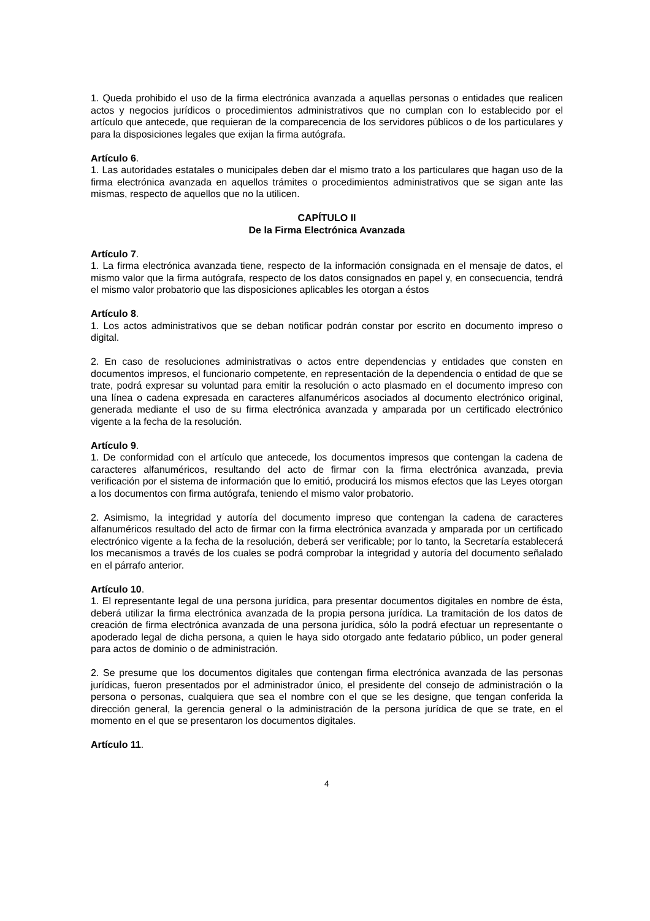1. Queda prohibido el uso de la firma electrónica avanzada a aquellas personas o entidades que realicen actos y negocios jurídicos o procedimientos administrativos que no cumplan con lo establecido por el artículo que antecede, que requieran de la comparecencia de los servidores públicos o de los particulares y para la disposiciones legales que exijan la firma autógrafa.
Artículo 6.
1. Las autoridades estatales o municipales deben dar el mismo trato a los particulares que hagan uso de la firma electrónica avanzada en aquellos trámites o procedimientos administrativos que se sigan ante las mismas, respecto de aquellos que no la utilicen.
CAPÍTULO II
De la Firma Electrónica Avanzada
Artículo 7.
1. La firma electrónica avanzada tiene, respecto de la información consignada en el mensaje de datos, el mismo valor que la firma autógrafa, respecto de los datos consignados en papel y, en consecuencia, tendrá el mismo valor probatorio que las disposiciones aplicables les otorgan a éstos
Artículo 8.
1. Los actos administrativos que se deban notificar podrán constar por escrito en documento impreso o digital.
2. En caso de resoluciones administrativas o actos entre dependencias y entidades que consten en documentos impresos, el funcionario competente, en representación de la dependencia o entidad de que se trate, podrá expresar su voluntad para emitir la resolución o acto plasmado en el documento impreso con una línea o cadena expresada en caracteres alfanuméricos asociados al documento electrónico original, generada mediante el uso de su firma electrónica avanzada y amparada por un certificado electrónico vigente a la fecha de la resolución.
Artículo 9.
1. De conformidad con el artículo que antecede, los documentos impresos que contengan la cadena de caracteres alfanuméricos, resultando del acto de firmar con la firma electrónica avanzada, previa verificación por el sistema de información que lo emitió, producirá los mismos efectos que las Leyes otorgan a los documentos con firma autógrafa, teniendo el mismo valor probatorio.
2. Asimismo, la integridad y autoría del documento impreso que contengan la cadena de caracteres alfanuméricos resultado del acto de firmar con la firma electrónica avanzada y amparada por un certificado electrónico vigente a la fecha de la resolución, deberá ser verificable; por lo tanto, la Secretaría establecerá los mecanismos a través de los cuales se podrá comprobar la integridad y autoría del documento señalado en el párrafo anterior.
Artículo 10.
1. El representante legal de una persona jurídica, para presentar documentos digitales en nombre de ésta, deberá utilizar la firma electrónica avanzada de la propia persona jurídica. La tramitación de los datos de creación de firma electrónica avanzada de una persona jurídica, sólo la podrá efectuar un representante o apoderado legal de dicha persona, a quien le haya sido otorgado ante fedatario público, un poder general para actos de dominio o de administración.
2. Se presume que los documentos digitales que contengan firma electrónica avanzada de las personas jurídicas, fueron presentados por el administrador único, el presidente del consejo de administración o la persona o personas, cualquiera que sea el nombre con el que se les designe, que tengan conferida la dirección general, la gerencia general o la administración de la persona jurídica de que se trate, en el momento en el que se presentaron los documentos digitales.
Artículo 11.
4